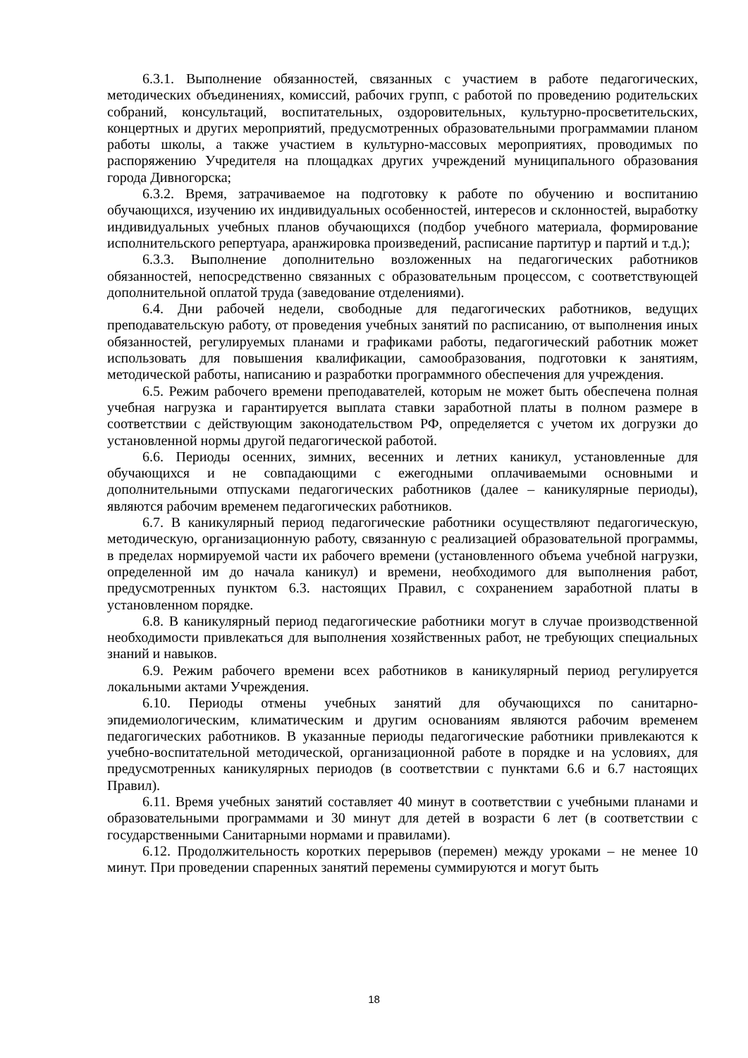6.3.1. Выполнение обязанностей, связанных с участием в работе педагогических, методических объединениях, комиссий, рабочих групп, с работой по проведению родительских собраний, консультаций, воспитательных, оздоровительных, культурно-просветительских, концертных и других мероприятий, предусмотренных образовательными программамии планом работы школы, а также участием в культурно-массовых мероприятиях, проводимых по распоряжению Учредителя на площадках других учреждений муниципального образования города Дивногорска;
6.3.2. Время, затрачиваемое на подготовку к работе по обучению и воспитанию обучающихся, изучению их индивидуальных особенностей, интересов и склонностей, выработку индивидуальных учебных планов обучающихся (подбор учебного материала, формирование исполнительского репертуара, аранжировка произведений, расписание партитур и партий и т.д.);
6.3.3. Выполнение дополнительно возложенных на педагогических работников обязанностей, непосредственно связанных с образовательным процессом, с соответствующей дополнительной оплатой труда (заведование отделениями).
6.4. Дни рабочей недели, свободные для педагогических работников, ведущих преподавательскую работу, от проведения учебных занятий по расписанию, от выполнения иных обязанностей, регулируемых планами и графиками работы, педагогический работник может использовать для повышения квалификации, самообразования, подготовки к занятиям, методической работы, написанию и разработки программного обеспечения для учреждения.
6.5. Режим рабочего времени преподавателей, которым не может быть обеспечена полная учебная нагрузка и гарантируется выплата ставки заработной платы в полном размере в соответствии с действующим законодательством РФ, определяется с учетом их догрузки до установленной нормы другой педагогической работой.
6.6. Периоды осенних, зимних, весенних и летних каникул, установленные для обучающихся и не совпадающими с ежегодными оплачиваемыми основными и дополнительными отпусками педагогических работников (далее – каникулярные периоды), являются рабочим временем педагогических работников.
6.7. В каникулярный период педагогические работники осуществляют педагогическую, методическую, организационную работу, связанную с реализацией образовательной программы, в пределах нормируемой части их рабочего времени (установленного объема учебной нагрузки, определенной им до начала каникул) и времени, необходимого для выполнения работ, предусмотренных пунктом 6.3. настоящих Правил, с сохранением заработной платы в установленном порядке.
6.8. В каникулярный период педагогические работники могут в случае производственной необходимости привлекаться для выполнения хозяйственных работ, не требующих специальных знаний и навыков.
6.9. Режим рабочего времени всех работников в каникулярный период регулируется локальными актами Учреждения.
6.10. Периоды отмены учебных занятий для обучающихся по санитарно-эпидемиологическим, климатическим и другим основаниям являются рабочим временем педагогических работников. В указанные периоды педагогические работники привлекаются к учебно-воспитательной методической, организационной работе в порядке и на условиях, для предусмотренных каникулярных периодов (в соответствии с пунктами 6.6 и 6.7 настоящих Правил).
6.11. Время учебных занятий составляет 40 минут в соответствии с учебными планами и образовательными программами и 30 минут для детей в возрасти 6 лет (в соответствии с государственными Санитарными нормами и правилами).
6.12. Продолжительность коротких перерывов (перемен) между уроками – не менее 10 минут. При проведении спаренных занятий перемены суммируются и могут быть
18